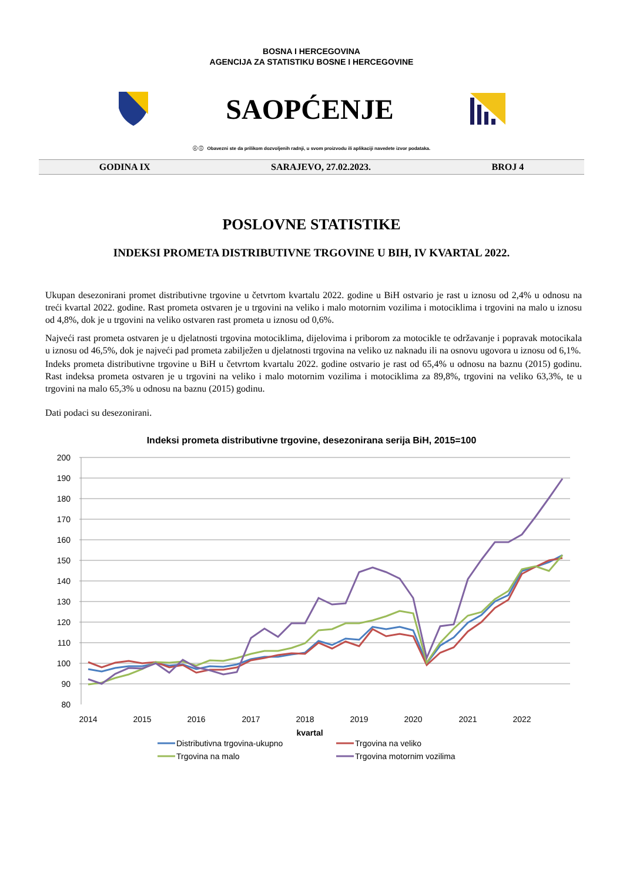BOSNA I HERCEGOVINA
AGENCIJA ZA STATISTIKU BOSNE I HERCEGOVINE
SAOPĆENJE
ⓒ ⓘ Obavezni ste da prilikom dozvoljenih radnji, u svom proizvodu ili aplikaciji navedete izvor podataka.
GODINA IX SARAJEVO, 27.02.2023. BROJ 4
POSLOVNE STATISTIKE
INDEKSI PROMETA DISTRIBUTIVNE TRGOVINE U BIH, IV KVARTAL 2022.
Ukupan desezonirani promet distributivne trgovine u četvrtom kvartalu 2022. godine u BiH ostvario je rast u iznosu od 2,4% u odnosu na treći kvartal 2022. godine. Rast prometa ostvaren je u trgovini na veliko i malo motornim vozilima i motociklima i trgovini na malo u iznosu od 4,8%, dok je u trgovini na veliko ostvaren rast prometa u iznosu od 0,6%.
Najveći rast prometa ostvaren je u djelatnosti trgovina motociklima, dijelovima i priborom za motocikle te održavanje i popravak motocikala u iznosu od 46,5%, dok je najveći pad prometa zabilježen u djelatnosti trgovina na veliko uz naknadu ili na osnovu ugovora u iznosu od 6,1%.
Indeks prometa distributivne trgovine u BiH u četvrtom kvartalu 2022. godine ostvario je rast od 65,4% u odnosu na baznu (2015) godinu. Rast indeksa prometa ostvaren je u trgovini na veliko i malo motornim vozilima i motociklima za 89,8%, trgovini na veliko 63,3%, te u trgovini na malo 65,3% u odnosu na baznu (2015) godinu.
Dati podaci su desezonirani.
Indeksi prometa distributivne trgovine, desezonirana serija BiH, 2015=100
200
190
180
170
160
150
140
130
120
110
100
90
80
2014
2015
2016
2017
2018
2019
2020
2021
2022
kvartal
Distributivna trgovina-ukupno
Trgovina na veliko
Trgovina na malo
Trgovina motornim vozilima